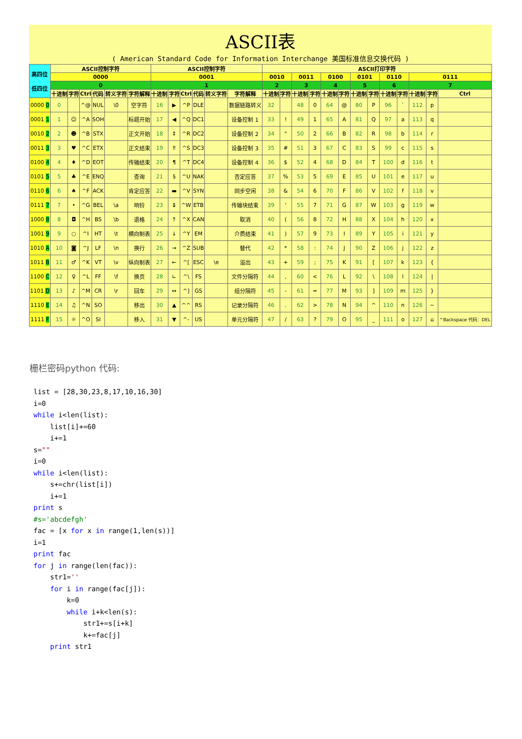ASCII表
( American Standard Code for Information Interchange 美国标准信息交换代码 )
| 高四位 低四位 | ASCII控制字符 | | | | | | ASCII控制字符 | | | | | | ASCII打印字符 | | | | | | | | | | | | |
| --- | --- | --- | --- | --- | --- | --- | --- | --- | --- | --- | --- | --- | --- | --- | --- | --- | --- | --- | --- | --- | --- | --- | --- | --- | --- |
| | 0000 | | | | | | 0001 | | | | | | 0010 | | 0011 | | 0100 | | 0101 | | 0110 | | 0111 | | |
| | 0 | | | | | | 1 | | | | | | 2 | | 3 | | 4 | | 5 | | 6 | | 7 | | |
| | 十进制 | 字符 | Ctrl | 代码 | 转义字符 | 字符解释 | 十进制 | 字符 | Ctrl | 代码 | 转义字符 | 字符解释 | 十进制 | 字符 | 十进制 | 字符 | 十进制 | 字符 | 十进制 | 字符 | 十进制 | 字符 | 十进制 | 字符 | Ctrl |
| 0000 0 | 0 | | ^@ | NUL | \0 | 空字符 | 16 | ▶ | ^P | DLE | | 数据链路转义 | 32 | | 48 | 0 | 64 | @ | 80 | P | 96 | ` | 112 | p | |
| 0001 1 | 1 | ☺ | ^A | SOH | | 标题开始 | 17 | ◀ | ^Q | DC1 | | 设备控制 1 | 33 | ! | 49 | 1 | 65 | A | 81 | Q | 97 | a | 113 | q | |
| 0010 2 | 2 | ☻ | ^B | STX | | 正文开始 | 18 | ↕ | ^R | DC2 | | 设备控制 2 | 34 | " | 50 | 2 | 66 | B | 82 | R | 98 | b | 114 | r | |
| 0011 3 | 3 | ♥ | ^C | ETX | | 正文结束 | 19 | ‼ | ^S | DC3 | | 设备控制 3 | 35 | # | 51 | 3 | 67 | C | 83 | S | 99 | c | 115 | s | |
| 0100 4 | 4 | ♦ | ^D | EOT | | 传输结束 | 20 | ¶ | ^T | DC4 | | 设备控制 4 | 36 | $ | 52 | 4 | 68 | D | 84 | T | 100 | d | 116 | t | |
| 0101 5 | 5 | ♣ | ^E | ENQ | | 查询 | 21 | § | ^U | NAK | | 否定应答 | 37 | % | 53 | 5 | 69 | E | 85 | U | 101 | e | 117 | u | |
| 0110 6 | 6 | ♠ | ^F | ACK | | 肯定应答 | 22 | ▬ | ^V | SYN | | 同步空闲 | 38 | & | 54 | 6 | 70 | F | 86 | V | 102 | f | 118 | v | |
| 0111 7 | 7 | • | ^G | BEL | \a | 响铃 | 23 | ↨ | ^W | ETB | | 传输块结束 | 39 | ' | 55 | 7 | 71 | G | 87 | W | 103 | g | 119 | w | |
| 1000 8 | 8 | ◘ | ^H | BS | \b | 退格 | 24 | ↑ | ^X | CAN | | 取消 | 40 | ( | 56 | 8 | 72 | H | 88 | X | 104 | h | 120 | x | |
| 1001 9 | 9 | ○ | ^I | HT | \t | 横向制表 | 25 | ↓ | ^Y | EM | | 介质结束 | 41 | ) | 57 | 9 | 73 | I | 89 | Y | 105 | i | 121 | y | |
| 1010 A | 10 | ◙ | ^J | LF | \n | 换行 | 26 | → | ^Z | SUB | | 替代 | 42 | * | 58 | : | 74 | J | 90 | Z | 106 | j | 122 | z | |
| 1011 B | 11 | ♂ | ^K | VT | \v | 纵向制表 | 27 | ← | ^[ | ESC | \e | 溢出 | 43 | + | 59 | ; | 75 | K | 91 | [ | 107 | k | 123 | { | |
| 1100 C | 12 | ♀ | ^L | FF | \f | 换页 | 28 | ∟ | ^\ | FS | | 文件分隔符 | 44 | , | 60 | < | 76 | L | 92 | \ | 108 | l | 124 | / | |
| 1101 D | 13 | ♪ | ^M | CR | \r | 回车 | 29 | ↔ | ^] | GS | | 组分隔符 | 45 | - | 61 | = | 77 | M | 93 | ] | 109 | m | 125 | } | |
| 1110 E | 14 | ♫ | ^N | SO | | 移出 | 30 | ▲ | ^^ | RS | | 记录分隔符 | 46 | . | 62 | > | 78 | N | 94 | ^ | 110 | n | 126 | ~ | |
| 1111 F | 15 | ☼ | ^O | SI | | 移入 | 31 | ▼ | ^- | US | | 单元分隔符 | 47 | / | 63 | ? | 79 | O | 95 | _ | 111 | o | 127 | ⌂ | ^Backspace 代码：DEL |
栅栏密码python 代码:
list = [28,30,23,8,17,10,16,30]
i=0
while i<len(list):
    list[i]+=60
    i+=1
s=""
i=0
while i<len(list):
    s+=chr(list[i])
    i+=1
print s
#s='abcdefgh'
fac = [x for x in range(1,len(s))]
i=1
print fac
for j in range(len(fac)):
    str1=''
    for i in range(fac[j]):
        k=0
        while i+k<len(s):
            str1+=s[i+k]
            k+=fac[j]
    print str1